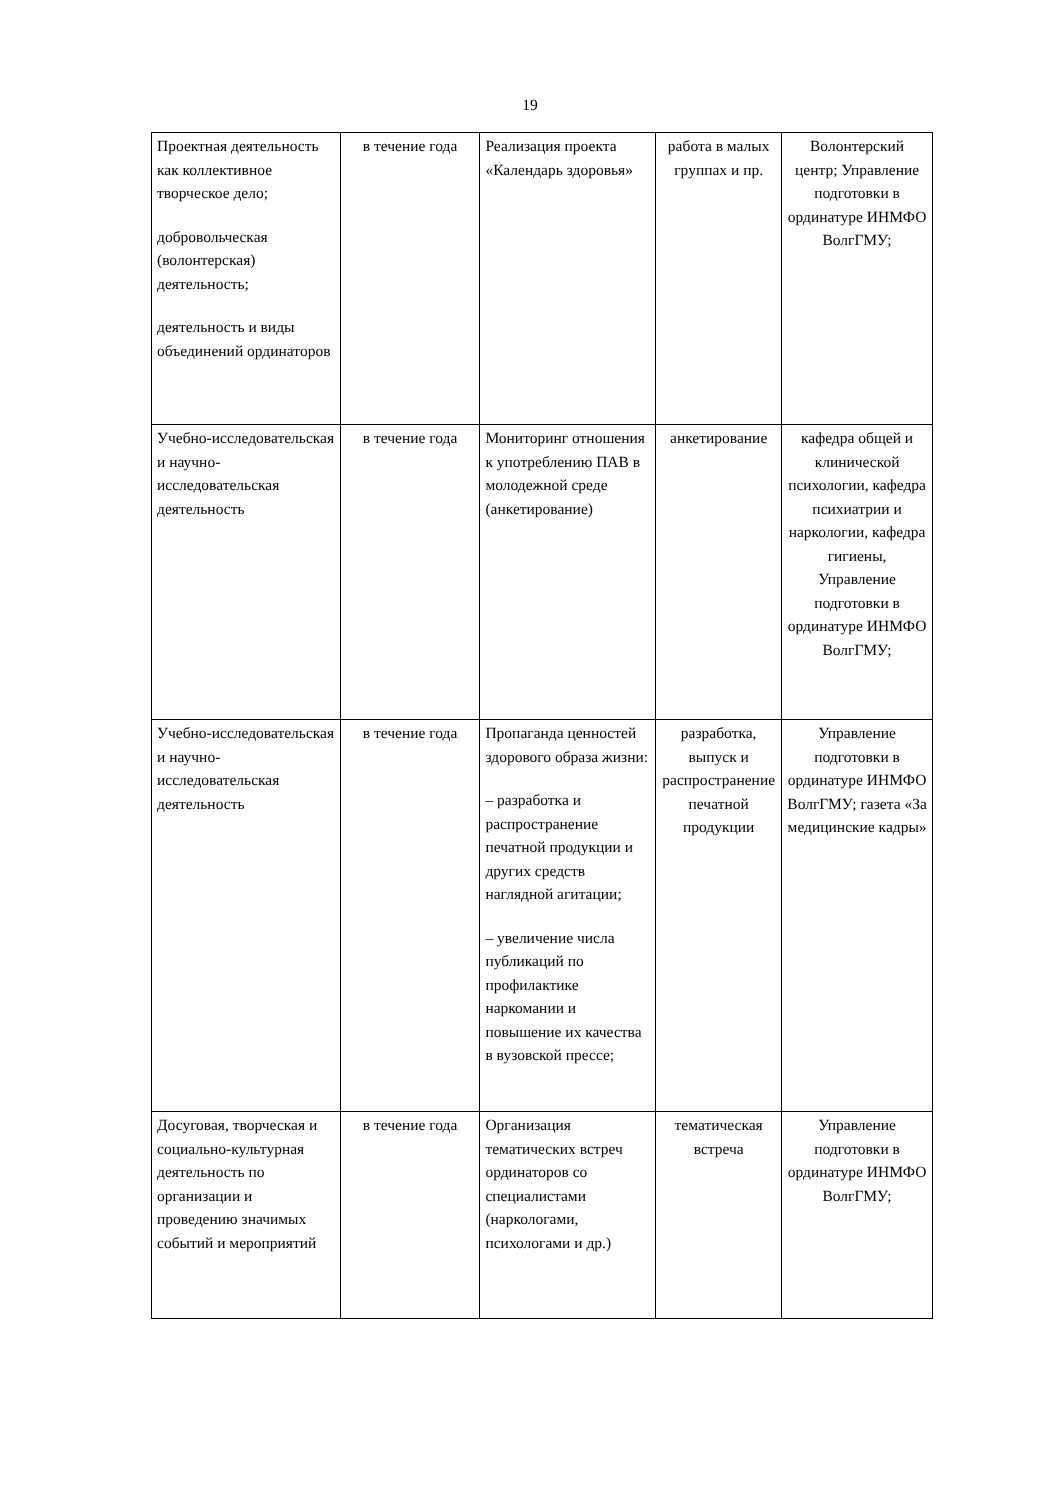19
| Проектная деятельность как коллективное творческое дело; добровольческая (волонтерская) деятельность; деятельность и виды объединений ординаторов | в течение года | Реализация проекта «Календарь здоровья» | работа в малых группах и пр. | Волонтерский центр; Управление подготовки в ординатуре ИНМФО ВолгГМУ; |
| Учебно-исследовательская и научно-исследовательская деятельность | в течение года | Мониторинг отношения к употреблению ПАВ в молодежной среде (анкетирование) | анкетирование | кафедра общей и клинической психологии, кафедра психиатрии и наркологии, кафедра гигиены, Управление подготовки в ординатуре ИНМФО ВолгГМУ; |
| Учебно-исследовательская и научно-исследовательская деятельность | в течение года | Пропаганда ценностей здорового образа жизни: – разработка и распространение печатной продукции и других средств наглядной агитации; – увеличение числа публикаций по профилактике наркомании и повышение их качества в вузовской прессе; | разработка, выпуск и распространение печатной продукции | Управление подготовки в ординатуре ИНМФО ВолгГМУ; газета «За медицинские кадры» |
| Досуговая, творческая и социально-культурная деятельность по организации и проведению значимых событий и мероприятий | в течение года | Организация тематических встреч ординаторов со специалистами (наркологами, психологами и др.) | тематическая встреча | Управление подготовки в ординатуре ИНМФО ВолгГМУ; |